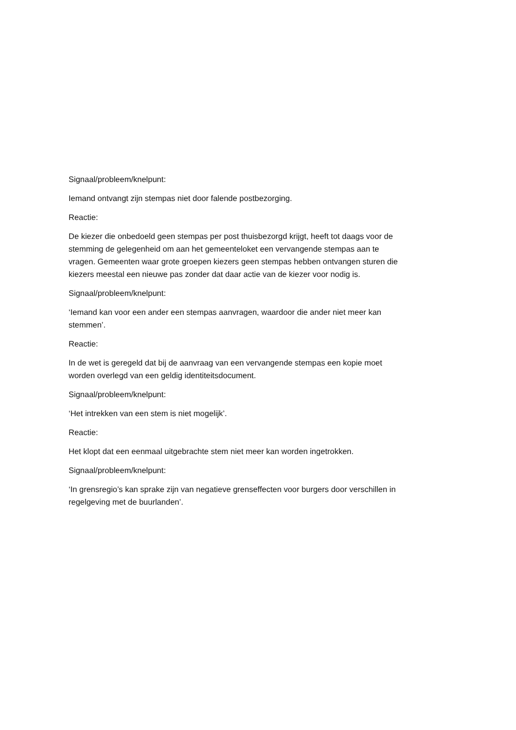Signaal/probleem/knelpunt:
Iemand ontvangt zijn stempas niet door falende postbezorging.
Reactie:
De kiezer die onbedoeld geen stempas per post thuisbezorgd krijgt, heeft tot daags voor de stemming de gelegenheid om aan het gemeenteloket een vervangende stempas aan te vragen. Gemeenten waar grote groepen kiezers geen stempas hebben ontvangen sturen die kiezers meestal een nieuwe pas zonder dat daar actie van de kiezer voor nodig is.
Signaal/probleem/knelpunt:
‘Iemand kan voor een ander een stempas aanvragen, waardoor die ander niet meer kan stemmen’.
Reactie:
In de wet is geregeld dat bij de aanvraag van een vervangende stempas een kopie moet worden overlegd van een geldig identiteitsdocument.
Signaal/probleem/knelpunt:
‘Het intrekken van een stem is niet mogelijk’.
Reactie:
Het klopt dat een eenmaal uitgebrachte stem niet meer kan worden ingetrokken.
Signaal/probleem/knelpunt:
‘In grensregio’s kan sprake zijn van negatieve grenseffecten voor burgers door verschillen in regelgeving met de buurlanden’.